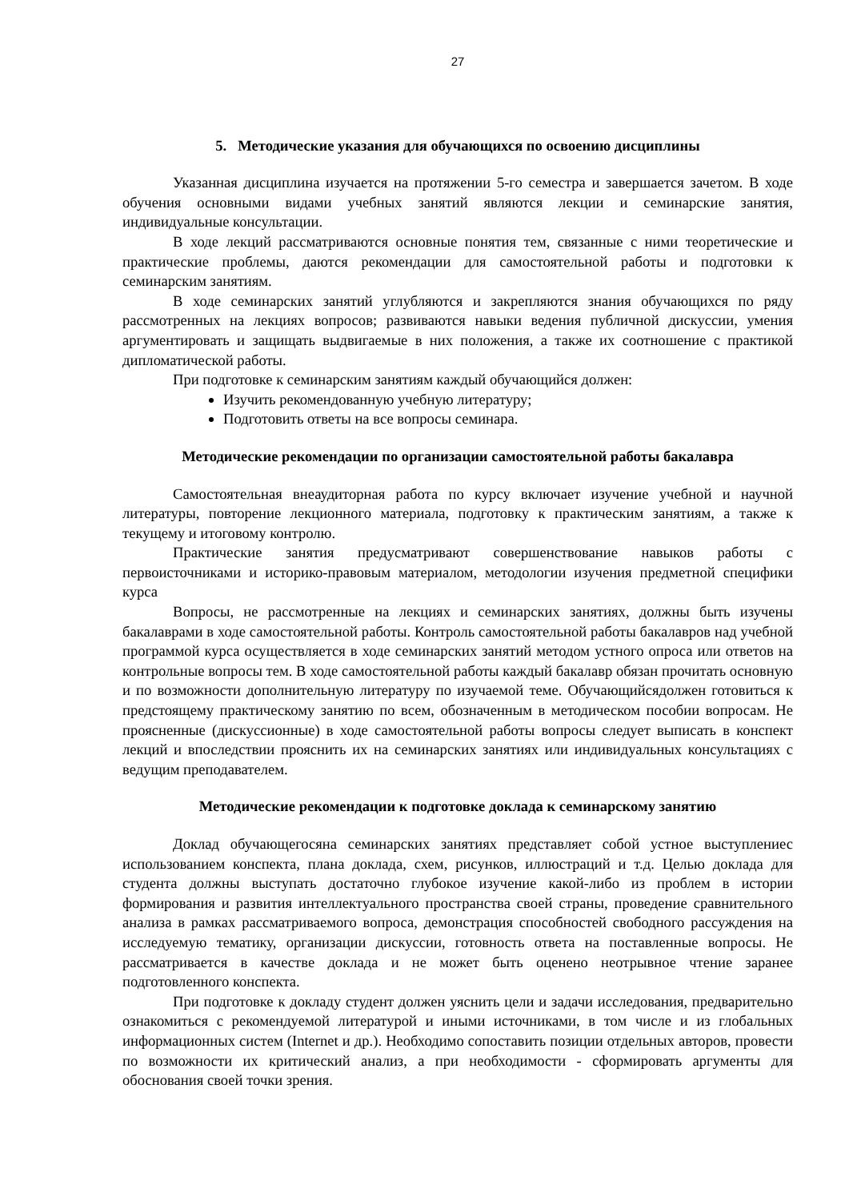27
5. Методические указания для обучающихся по освоению дисциплины
Указанная дисциплина изучается на протяжении 5-го семестра и завершается зачетом. В ходе обучения основными видами учебных занятий являются лекции и семинарские занятия, индивидуальные консультации.
В ходе лекций рассматриваются основные понятия тем, связанные с ними теоретические и практические проблемы, даются рекомендации для самостоятельной работы и подготовки к семинарским занятиям.
В ходе семинарских занятий углубляются и закрепляются знания обучающихся по ряду рассмотренных на лекциях вопросов; развиваются навыки ведения публичной дискуссии, умения аргументировать и защищать выдвигаемые в них положения, а также их соотношение с практикой дипломатической работы.
При подготовке к семинарским занятиям каждый обучающийся должен:
Изучить рекомендованную учебную литературу;
Подготовить ответы на все вопросы семинара.
Методические рекомендации по организации самостоятельной работы бакалавра
Самостоятельная внеаудиторная работа по курсу включает изучение учебной и научной литературы, повторение лекционного материала, подготовку к практическим занятиям, а также к текущему и итоговому контролю.
Практические занятия предусматривают совершенствование навыков работы с первоисточниками и историко-правовым материалом, методологии изучения предметной специфики курса
Вопросы, не рассмотренные на лекциях и семинарских занятиях, должны быть изучены бакалаврами в ходе самостоятельной работы. Контроль самостоятельной работы бакалавров над учебной программой курса осуществляется в ходе семинарских занятий методом устного опроса или ответов на контрольные вопросы тем. В ходе самостоятельной работы каждый бакалавр обязан прочитать основную и по возможности дополнительную литературу по изучаемой теме. Обучающийсядолжен готовиться к предстоящему практическому занятию по всем, обозначенным в методическом пособии вопросам. Не проясненные (дискуссионные) в ходе самостоятельной работы вопросы следует выписать в конспект лекций и впоследствии прояснить их на семинарских занятиях или индивидуальных консультациях с ведущим преподавателем.
Методические рекомендации к подготовке доклада к семинарскому занятию
Доклад обучающегосяна семинарских занятиях представляет собой устное выступлениес использованием конспекта, плана доклада, схем, рисунков, иллюстраций и т.д. Целью доклада для студента должны выступать достаточно глубокое изучение какой-либо из проблем в истории формирования и развития интеллектуального пространства своей страны, проведение сравнительного анализа в рамках рассматриваемого вопроса, демонстрация способностей свободного рассуждения на исследуемую тематику, организации дискуссии, готовность ответа на поставленные вопросы. Не рассматривается в качестве доклада и не может быть оценено неотрывное чтение заранее подготовленного конспекта.
При подготовке к докладу студент должен уяснить цели и задачи исследования, предварительно ознакомиться с рекомендуемой литературой и иными источниками, в том числе и из глобальных информационных систем (Internet и др.). Необходимо сопоставить позиции отдельных авторов, провести по возможности их критический анализ, а при необходимости - сформировать аргументы для обоснования своей точки зрения.